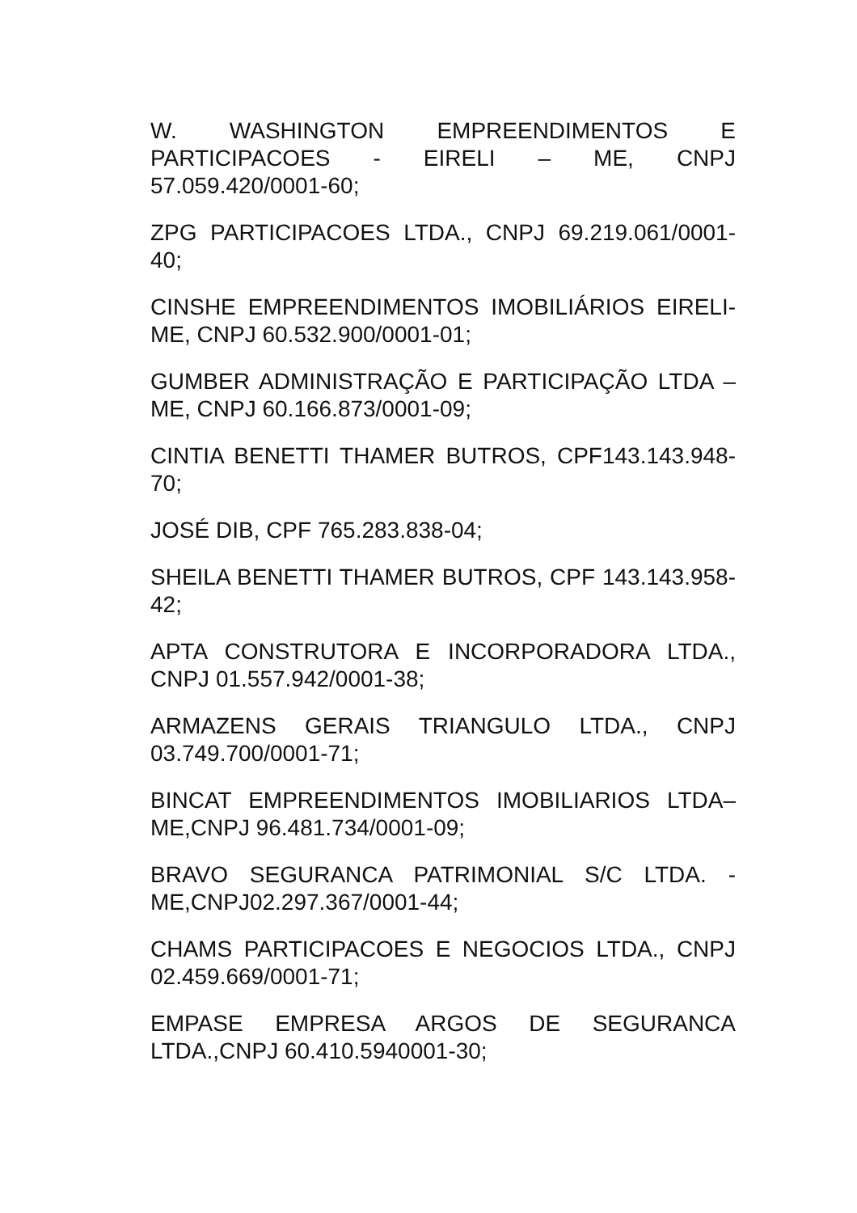W. WASHINGTON EMPREENDIMENTOS E PARTICIPACOES - EIRELI – ME, CNPJ 57.059.420/0001-60;
ZPG PARTICIPACOES LTDA., CNPJ 69.219.061/0001-40;
CINSHE EMPREENDIMENTOS IMOBILIÁRIOS EIRELI-ME, CNPJ 60.532.900/0001-01;
GUMBER ADMINISTRAÇÃO E PARTICIPAÇÃO LTDA –ME, CNPJ 60.166.873/0001-09;
CINTIA BENETTI THAMER BUTROS, CPF143.143.948-70;
JOSÉ DIB, CPF 765.283.838-04;
SHEILA BENETTI THAMER BUTROS, CPF 143.143.958-42;
APTA CONSTRUTORA E INCORPORADORA LTDA., CNPJ 01.557.942/0001-38;
ARMAZENS GERAIS TRIANGULO LTDA., CNPJ 03.749.700/0001-71;
BINCAT EMPREENDIMENTOS IMOBILIARIOS LTDA– ME,CNPJ 96.481.734/0001-09;
BRAVO SEGURANCA PATRIMONIAL S/C LTDA. - ME,CNPJ02.297.367/0001-44;
CHAMS PARTICIPACOES E NEGOCIOS LTDA., CNPJ 02.459.669/0001-71;
EMPASE EMPRESA ARGOS DE SEGURANCA LTDA.,CNPJ 60.410.5940001-30;